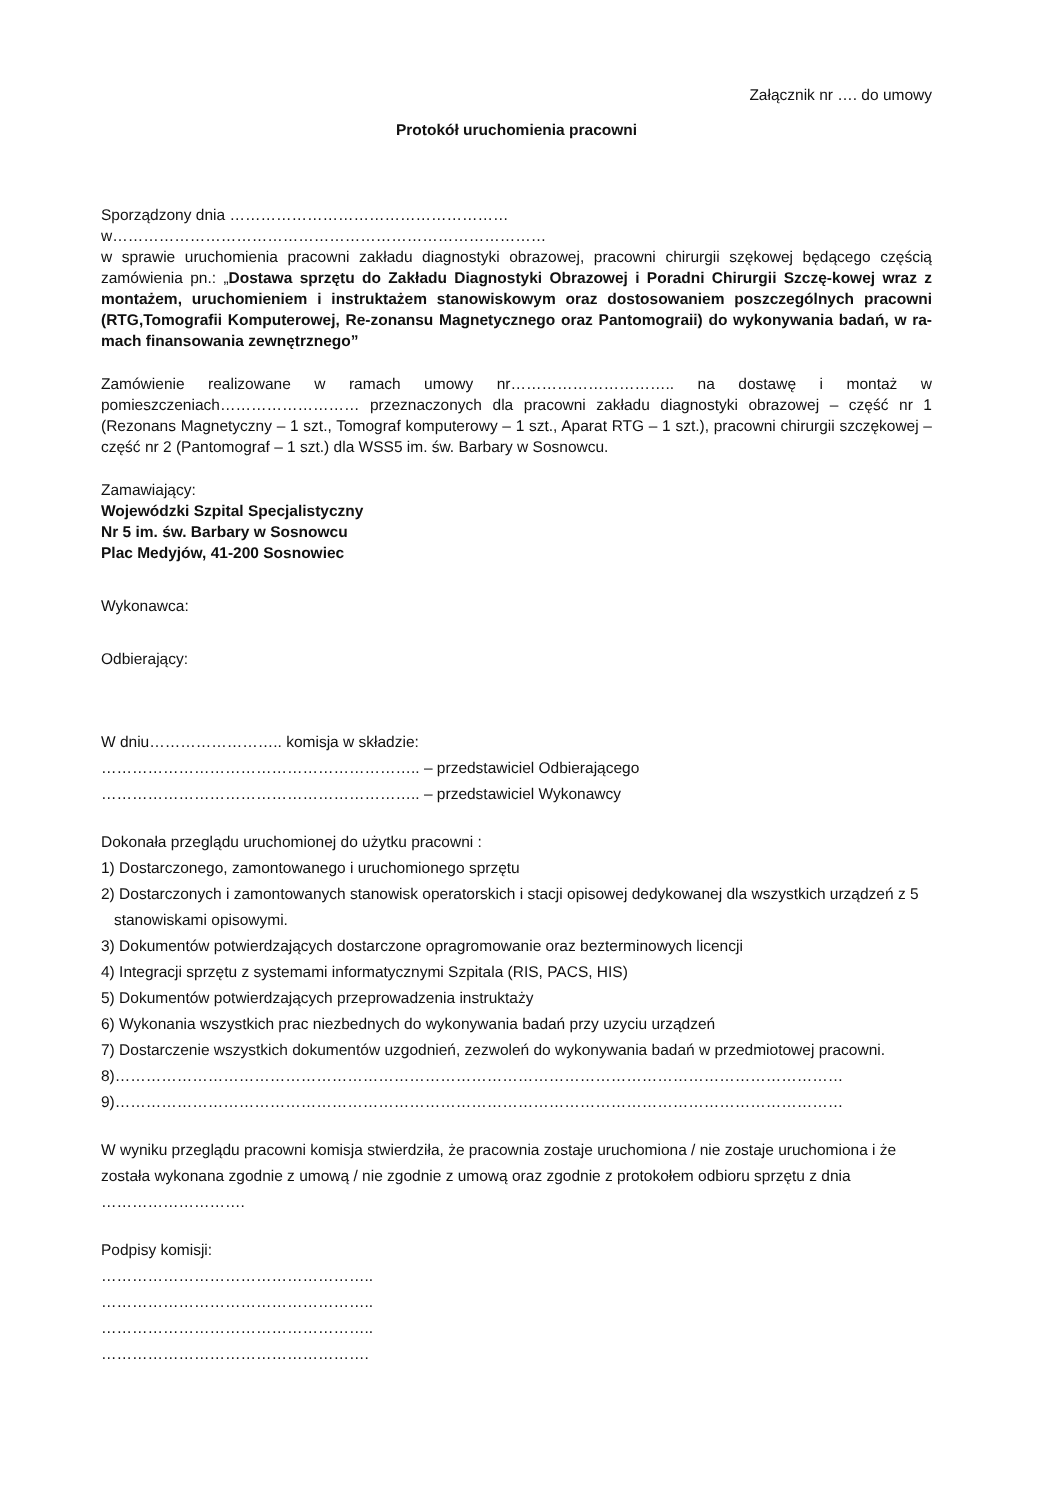Załącznik nr …. do umowy
Protokół uruchomienia pracowni
Sporządzony dnia ………………………………………………
w…………………………………………………………………………
w sprawie uruchomienia pracowni zakładu diagnostyki obrazowej, pracowni chirurgii szękowej będącego częścią zamówienia pn.: „Dostawa sprzętu do Zakładu Diagnostyki Obrazowej i Poradni Chirurgii Szczę-kowej wraz z montażem, uruchomieniem i instruktażem stanowiskowym oraz dostosowaniem poszczególnych pracowni (RTG,Tomografii Komputerowej, Re-zonansu Magnetycznego oraz Pantomograii) do wykonywania badań, w ra-mach finansowania zewnętrznego”
Zamówienie realizowane w ramach umowy nr………………………….. na dostawę i montaż w pomieszczeniach……………………… przeznaczonych dla pracowni zakładu diagnostyki obrazowej – część nr 1 (Rezonans Magnetyczny – 1 szt., Tomograf komputerowy – 1 szt., Aparat RTG – 1 szt.), pracowni chirurgii szczękowej – część nr 2 (Pantomograf – 1 szt.) dla WSS5 im. św. Barbary w Sosnowcu.
Zamawiający:
Wojewódzki Szpital Specjalistyczny
Nr 5 im. św. Barbary w Sosnowcu
Plac Medyjów, 41-200 Sosnowiec
Wykonawca:
Odbierający:
W dniu…………………….. komisja w składzie:
…………………………………………………….. – przedstawiciel Odbierającego
…………………………………………………….. – przedstawiciel Wykonawcy
Dokonała przeglądu uruchomionej do użytku pracowni :
1) Dostarczonego, zamontowanego i uruchomionego sprzętu
2) Dostarczonych i zamontowanych stanowisk operatorskich i stacji opisowej dedykowanej dla wszystkich urządzeń z 5
stanowiskami opisowymi.
3) Dokumentów potwierdzających dostarczone opragromowanie oraz bezterminowych licencji
4) Integracji sprzętu z systemami informatycznymi Szpitala (RIS, PACS, HIS)
5) Dokumentów potwierdzających przeprowadzenia instruktaży
6) Wykonania wszystkich prac niezbednych do wykonywania badań przy uzyciu urządzeń
7) Dostarczenie wszystkich dokumentów uzgodnień, zezwoleń do wykonywania badań w przedmiotowej pracowni.
8)……………………………………………………………………………………………………………………………
9)……………………………………………………………………………………………………………………………
W wyniku przeglądu pracowni komisja stwierdziła, że pracownia zostaje uruchomiona / nie zostaje uruchomiona i że została wykonana zgodnie z umową / nie zgodnie z umową oraz zgodnie z protokołem odbioru sprzętu z dnia ……………………….
Podpisy komisji:
……………………………………………..
……………………………………………..
……………………………………………..
…………………………………………….